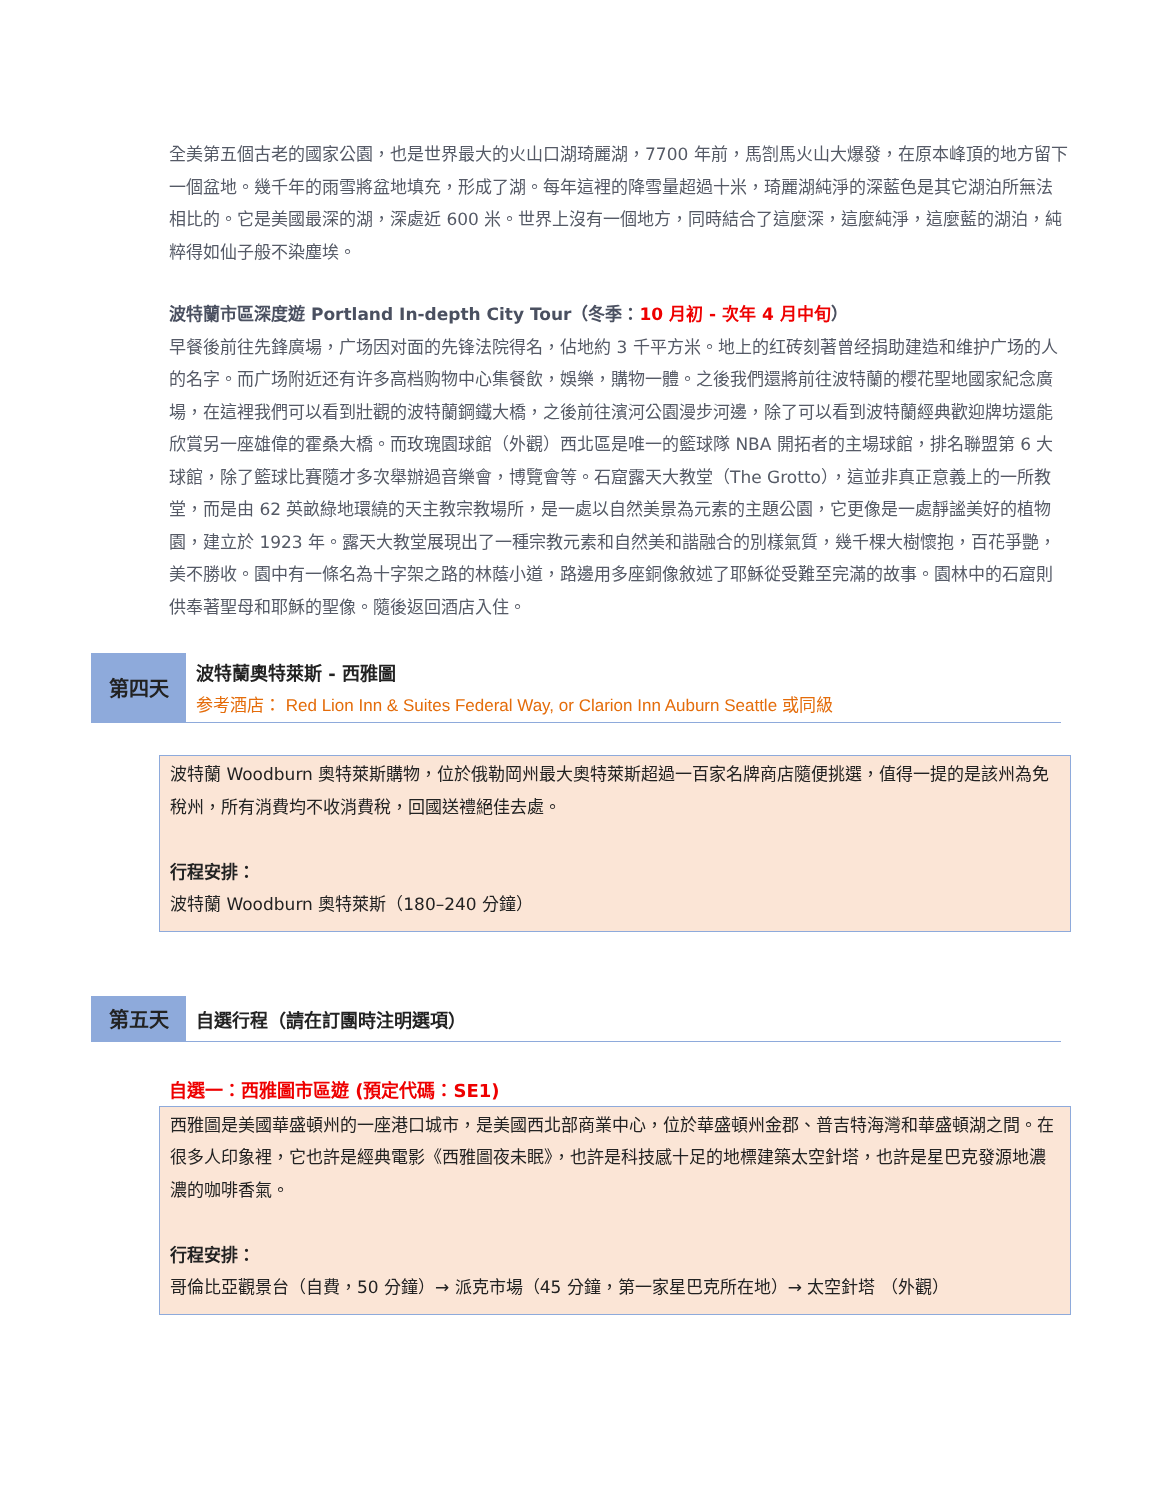全美第五個古老的國家公園，也是世界最大的火山口湖琦麗湖，7700 年前，馬劄馬火山大爆發，在原本峰頂的地方留下一個盆地。幾千年的雨雪將盆地填充，形成了湖。每年這裡的降雪量超過十米，琦麗湖純淨的深藍色是其它湖泊所無法相比的。它是美國最深的湖，深處近 600 米。世界上沒有一個地方，同時結合了這麼深，這麼純淨，這麼藍的湖泊，純粹得如仙子般不染塵埃。
波特蘭市區深度遊 Portland In-depth City Tour（冬季：10 月初 - 次年 4 月中旬）
早餐後前往先鋒廣場，广场因对面的先锋法院得名，佔地約 3 千平方米。地上的红砖刻著曾经捐助建造和维护广场的人的名字。而广场附近还有许多高档购物中心集餐飲，娛樂，購物一體。之後我們還將前往波特蘭的櫻花聖地國家紀念廣場，在這裡我們可以看到壯觀的波特蘭鋼鐵大橋，之後前往濱河公園漫步河邊，除了可以看到波特蘭經典歡迎牌坊還能欣賞另一座雄偉的霍桑大橋。而玫瑰園球館（外觀）西北區是唯一的籃球隊 NBA 開拓者的主場球館，排名聯盟第 6 大球館，除了籃球比賽隨才多次舉辦過音樂會，博覽會等。石窟露天大教堂（The Grotto），這並非真正意義上的一所教堂，而是由 62 英畝綠地環繞的天主教宗教場所，是一處以自然美景為元素的主題公園，它更像是一處靜謐美好的植物園，建立於 1923 年。露天大教堂展現出了一種宗教元素和自然美和諧融合的別樣氣質，幾千棵大樹懷抱，百花爭艷，美不勝收。園中有一條名為十字架之路的林蔭小道，路邊用多座銅像敘述了耶穌從受難至完滿的故事。園林中的石窟則供奉著聖母和耶穌的聖像。隨後返回酒店入住。
第四天
波特蘭奧特萊斯 - 西雅圖
参考酒店： Red Lion Inn & Suites Federal Way, or Clarion Inn Auburn Seattle 或同級
波特蘭 Woodburn 奧特萊斯購物，位於俄勒岡州最大奧特萊斯超過一百家名牌商店隨便挑選，值得一提的是該州為免稅州，所有消費均不收消費稅，回國送禮絕佳去處。
行程安排：
波特蘭 Woodburn 奧特萊斯（180–240 分鐘）
第五天 自選行程（請在訂團時注明選項）
自選一：西雅圖市區遊 (預定代碼：SE1)
西雅圖是美國華盛頓州的一座港口城市，是美國西北部商業中心，位於華盛頓州金郡、普吉特海灣和華盛頓湖之間。在很多人印象裡，它也許是經典電影《西雅圖夜未眠》，也許是科技感十足的地標建築太空針塔，也許是星巴克發源地濃濃的咖啡香氣。
行程安排：
哥倫比亞觀景台（自費，50 分鐘）→ 派克市場（45 分鐘，第一家星巴克所在地）→ 太空針塔 （外觀）